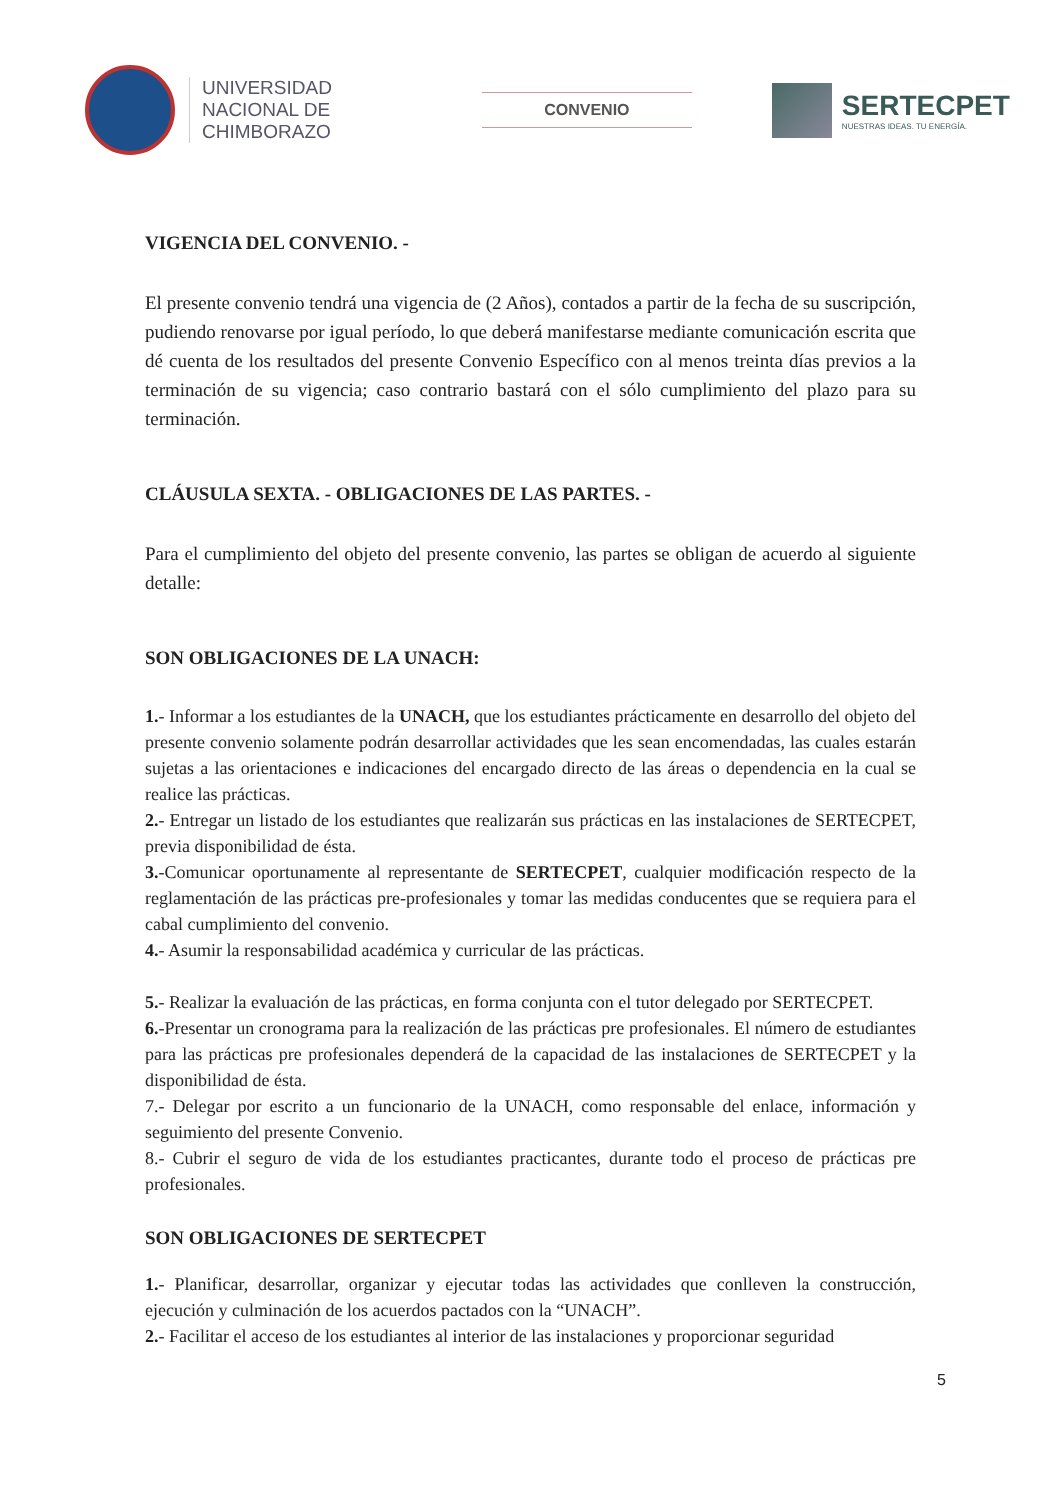UNIVERSIDAD
NACIONAL DE
CHIMBORAZO
CONVENIO
SERTECPET
NUESTRAS IDEAS. TU ENERGÍA.
VIGENCIA DEL CONVENIO. -
El presente convenio tendrá una vigencia de (2 Años), contados a partir de la fecha de su suscripción, pudiendo renovarse por igual período, lo que deberá manifestarse mediante comunicación escrita que dé cuenta de los resultados del presente Convenio Específico con al menos treinta días previos a la terminación de su vigencia; caso contrario bastará con el sólo cumplimiento del plazo para su terminación.
CLÁUSULA SEXTA. - OBLIGACIONES DE LAS PARTES. -
Para el cumplimiento del objeto del presente convenio, las partes se obligan de acuerdo al siguiente detalle:
SON OBLIGACIONES DE LA UNACH:
1.- Informar a los estudiantes de la UNACH, que los estudiantes prácticamente en desarrollo del objeto del presente convenio solamente podrán desarrollar actividades que les sean encomendadas, las cuales estarán sujetas a las orientaciones e indicaciones del encargado directo de las áreas o dependencia en la cual se realice las prácticas.
2.- Entregar un listado de los estudiantes que realizarán sus prácticas en las instalaciones de SERTECPET, previa disponibilidad de ésta.
3.-Comunicar oportunamente al representante de SERTECPET, cualquier modificación respecto de la reglamentación de las prácticas pre-profesionales y tomar las medidas conducentes que se requiera para el cabal cumplimiento del convenio.
4.- Asumir la responsabilidad académica y curricular de las prácticas.
5.- Realizar la evaluación de las prácticas, en forma conjunta con el tutor delegado por SERTECPET.
6.-Presentar un cronograma para la realización de las prácticas pre profesionales. El número de estudiantes para las prácticas pre profesionales dependerá de la capacidad de las instalaciones de SERTECPET y la disponibilidad de ésta.
7.- Delegar por escrito a un funcionario de la UNACH, como responsable del enlace, información y seguimiento del presente Convenio.
8.- Cubrir el seguro de vida de los estudiantes practicantes, durante todo el proceso de prácticas pre profesionales.
SON OBLIGACIONES DE SERTECPET
1.- Planificar, desarrollar, organizar y ejecutar todas las actividades que conlleven la construcción, ejecución y culminación de los acuerdos pactados con la “UNACH”.
2.- Facilitar el acceso de los estudiantes al interior de las instalaciones y proporcionar seguridad
5